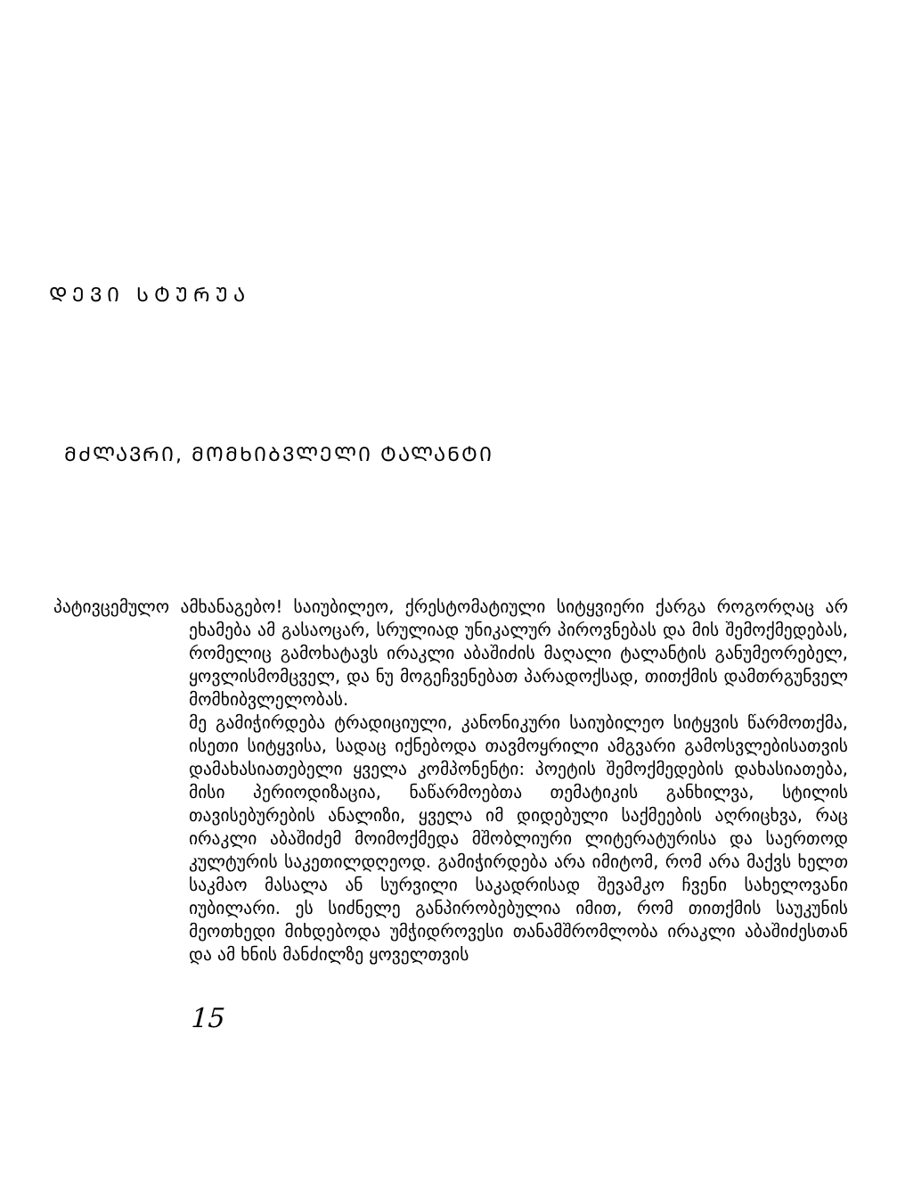ᲓᲔᲕᲘ ᲡᲢᲣᲠᲣᲐ
ᲛᲫᲚᲐᲕᲠᲘ, ᲛᲝᲛᲮᲘᲑᲕᲚᲔᲚᲘ ᲢᲐᲚᲐᲜᲢᲘ
პატივცემულო ამხანაგებო! საიუბილეო, ქრესტომატიული სიტყვიერი ქარგა როგორღაც არ ეხამება ამ გასაოცარ, სრულიად უნიკალურ პიროვნებას და მის შემოქმედებას, რომელიც გამოხატავს ირაკლი აბაშიძის მაღალი ტალანტის განუმეორებელ, ყოვლისმომცველ, და ნუ მოგეჩვენებათ პარადოქსად, თითქმის დამთრგუნველ მომხიბვლელობას.
მე გამიჭირდება ტრადიციული, კანონიკური საიუბილეო სიტყვის წარმოთქმა, ისეთი სიტყვისა, სადაც იქნებოდა თავმოყრილი ამგვარი გამოსვლებისათვის დამახასიათებელი ყველა კომპონენტი: პოეტის შემოქმედების დახასიათება, მისი პერიოდიზაცია, ნაწარმოებთა თემატიკის განხილვა, სტილის თავისებურების ანალიზი, ყველა იმ დიდებული საქმეების აღრიცხვა, რაც ირაკლი აბაშიძემ მოიმოქმედა მშობლიური ლიტერატურისა და საერთოდ კულტურის საკეთილდღეოდ. გამიჭირდება არა იმიტომ, რომ არა მაქვს ხელთ საკმაო მასალა ან სურვილი საკადრისად შევამკო ჩვენი სახელოვანი იუბილარი. ეს სიძნელე განპირობებულია იმით, რომ თითქმის საუკუნის მეოთხედი მიხდებოდა უმჭიდროვესი თანამშრომლობა ირაკლი აბაშიძესთან და ამ ხნის მანძილზე ყოველთვის
15